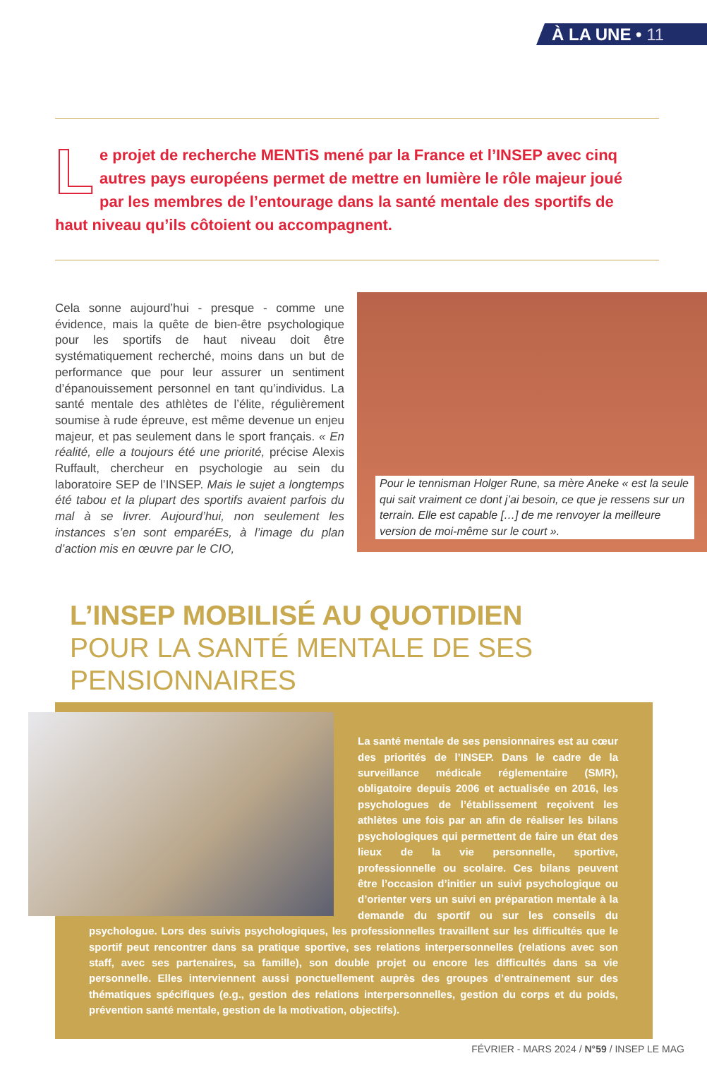À LA UNE • 11
Le projet de recherche MENTiS mené par la France et l’INSEP avec cinq autres pays européens permet de mettre en lumière le rôle majeur joué par les membres de l’entourage dans la santé mentale des sportifs de haut niveau qu’ils côtoient ou accompagnent.
Cela sonne aujourd’hui - presque - comme une évidence, mais la quête de bien-être psychologique pour les sportifs de haut niveau doit être systématiquement recherché, moins dans un but de performance que pour leur assurer un sentiment d’épanouissement personnel en tant qu’individus. La santé mentale des athlètes de l’élite, régulièrement soumise à rude épreuve, est même devenue un enjeu majeur, et pas seulement dans le sport français. « En réalité, elle a toujours été une priorité, précise Alexis Ruffault, chercheur en psychologie au sein du laboratoire SEP de l’INSEP. Mais le sujet a longtemps été tabou et la plupart des sportifs avaient parfois du mal à se livrer. Aujourd’hui, non seulement les instances s’en sont emparéEs, à l’image du plan d’action mis en œuvre par le CIO,
Pour le tennisman Holger Rune, sa mère Aneke « est la seule qui sait vraiment ce dont j’ai besoin, ce que je ressens sur un terrain. Elle est capable […] de me renvoyer la meilleure version de moi-même sur le court ».
L’INSEP MOBILISÉ AU QUOTIDIEN
POUR LA SANTÉ MENTALE DE SES PENSIONNAIRES
La santé mentale de ses pensionnaires est au cœur des priorités de l’INSEP. Dans le cadre de la surveillance médicale réglementaire (SMR), obligatoire depuis 2006 et actualisée en 2016, les psychologues de l’établissement reçoivent les athlètes une fois par an afin de réaliser les bilans psychologiques qui permettent de faire un état des lieux de la vie personnelle, sportive, professionnelle ou scolaire. Ces bilans peuvent être l’occasion d’initier un suivi psychologique ou d’orienter vers un suivi en préparation mentale à la demande du sportif ou sur les conseils du psychologue. Lors des suivis psychologiques, les professionnelles travaillent sur les difficultés que le sportif peut rencontrer dans sa pratique sportive, ses relations interpersonnelles (relations avec son staff, avec ses partenaires, sa famille), son double projet ou encore les difficultés dans sa vie personnelle. Elles interviennent aussi ponctuellement auprès des groupes d’entrainement sur des thématiques spécifiques (e.g., gestion des relations interpersonnelles, gestion du corps et du poids, prévention santé mentale, gestion de la motivation, objectifs).
FÉVRIER - MARS 2024 / N°59 / INSEP LE MAG